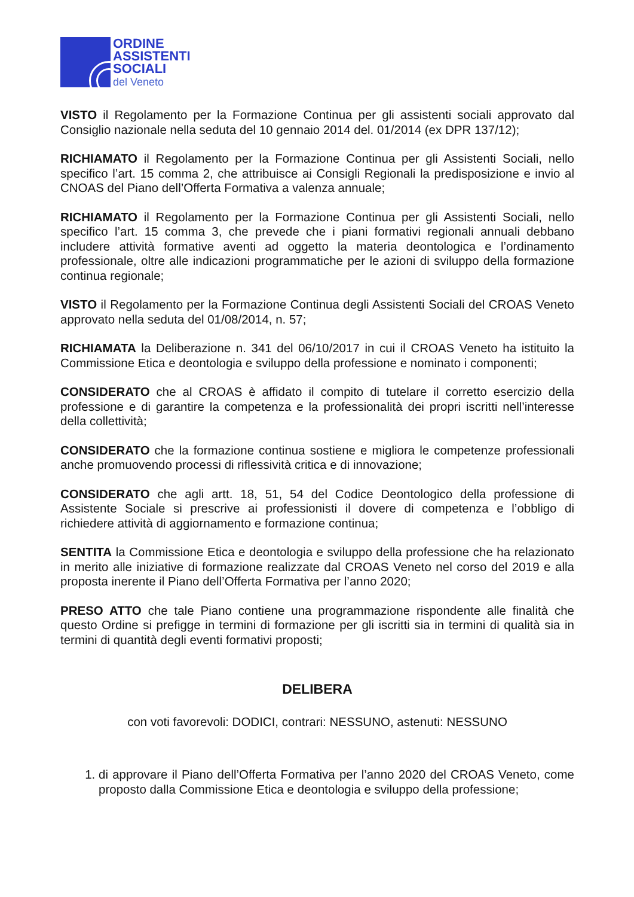ORDINE
ASSISTENTI
SOCIALI
del Veneto
VISTO il Regolamento per la Formazione Continua per gli assistenti sociali approvato dal Consiglio nazionale nella seduta del 10 gennaio 2014 del. 01/2014 (ex DPR 137/12);
RICHIAMATO il Regolamento per la Formazione Continua per gli Assistenti Sociali, nello specifico l’art. 15 comma 2, che attribuisce ai Consigli Regionali la predisposizione e invio al CNOAS del Piano dell’Offerta Formativa a valenza annuale;
RICHIAMATO il Regolamento per la Formazione Continua per gli Assistenti Sociali, nello specifico l’art. 15 comma 3, che prevede che i piani formativi regionali annuali debbano includere attività formative aventi ad oggetto la materia deontologica e l’ordinamento professionale, oltre alle indicazioni programmatiche per le azioni di sviluppo della formazione continua regionale;
VISTO il Regolamento per la Formazione Continua degli Assistenti Sociali del CROAS Veneto approvato nella seduta del 01/08/2014, n. 57;
RICHIAMATA la Deliberazione n. 341 del 06/10/2017 in cui il CROAS Veneto ha istituito la Commissione Etica e deontologia e sviluppo della professione e nominato i componenti;
CONSIDERATO che al CROAS è affidato il compito di tutelare il corretto esercizio della professione e di garantire la competenza e la professionalità dei propri iscritti nell’interesse della collettività;
CONSIDERATO che la formazione continua sostiene e migliora le competenze professionali anche promuovendo processi di riflessività critica e di innovazione;
CONSIDERATO che agli artt. 18, 51, 54 del Codice Deontologico della professione di Assistente Sociale si prescrive ai professionisti il dovere di competenza e l’obbligo di richiedere attività di aggiornamento e formazione continua;
SENTITA la Commissione Etica e deontologia e sviluppo della professione che ha relazionato in merito alle iniziative di formazione realizzate dal CROAS Veneto nel corso del 2019 e alla proposta inerente il Piano dell’Offerta Formativa per l’anno 2020;
PRESO ATTO che tale Piano contiene una programmazione rispondente alle finalità che questo Ordine si prefigge in termini di formazione per gli iscritti sia in termini di qualità sia in termini di quantità degli eventi formativi proposti;
DELIBERA
con voti favorevoli: DODICI, contrari: NESSUNO, astenuti: NESSUNO
1. di approvare il Piano dell’Offerta Formativa per l’anno 2020 del CROAS Veneto, come proposto dalla Commissione Etica e deontologia e sviluppo della professione;